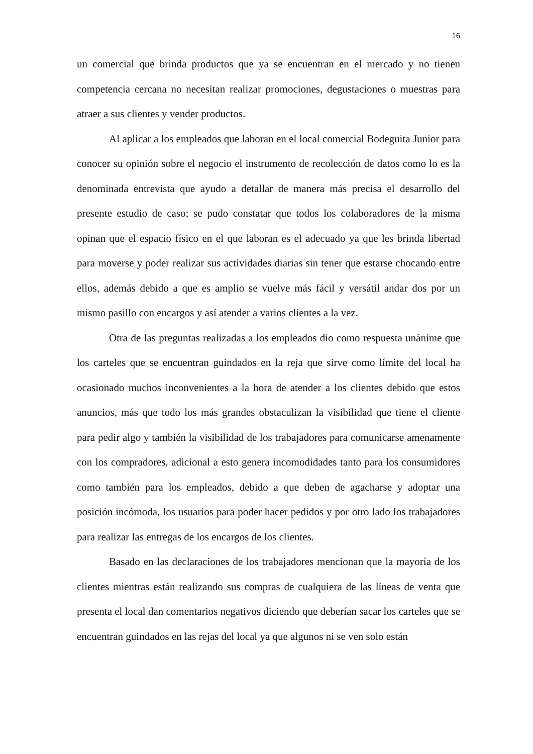16
un comercial que brinda productos que ya se encuentran en el mercado y no tienen competencia cercana no necesitan realizar promociones, degustaciones o muestras para atraer a sus clientes y vender productos.
Al aplicar a los empleados que laboran en el local comercial Bodeguita Junior para conocer su opinión sobre el negocio el instrumento de recolección de datos como lo es la denominada entrevista que ayudo a detallar de manera más precisa el desarrollo del presente estudio de caso; se pudo constatar que todos los colaboradores de la misma opinan que el espacio físico en el que laboran es el adecuado ya que les brinda libertad para moverse y poder realizar sus actividades diarias sin tener que estarse chocando entre ellos, además debido a que es amplio se vuelve más fácil y versátil andar dos por un mismo pasillo con encargos y así atender a varios clientes a la vez.
Otra de las preguntas realizadas a los empleados dio como respuesta unánime que los carteles que se encuentran guindados en la reja que sirve como límite del local ha ocasionado muchos inconvenientes a la hora de atender a los clientes debido que estos anuncios, más que todo los más grandes obstaculizan la visibilidad que tiene el cliente para pedir algo y también la visibilidad de los trabajadores para comunicarse amenamente con los compradores, adicional a esto genera incomodidades tanto para los consumidores como también para los empleados, debido a que deben de agacharse y adoptar una posición incómoda, los usuarios para poder hacer pedidos y por otro lado los trabajadores para realizar las entregas de los encargos de los clientes.
Basado en las declaraciones de los trabajadores mencionan que la mayoría de los clientes mientras están realizando sus compras de cualquiera de las líneas de venta que presenta el local dan comentarios negativos diciendo que deberían sacar los carteles que se encuentran guindados en las rejas del local ya que algunos ni se ven solo están